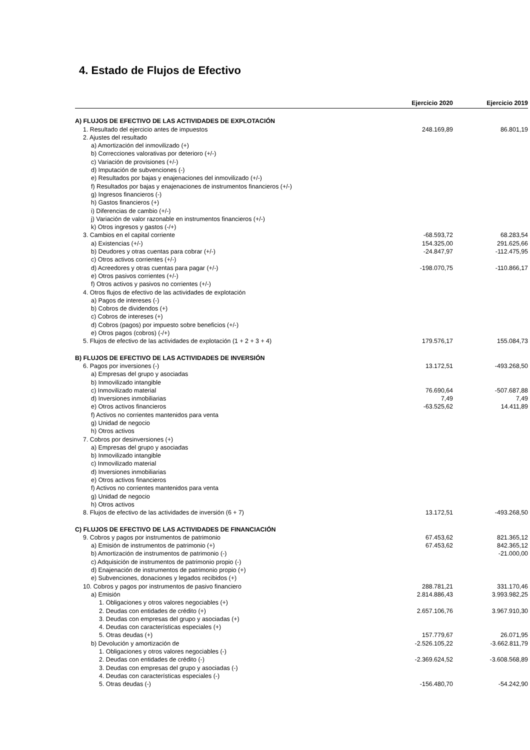4. Estado de Flujos de Efectivo
| | Ejercicio 2020 | Ejercicio 2019 |
| --- | --- | --- |
| A) FLUJOS DE EFECTIVO DE LAS ACTIVIDADES DE EXPLOTACIÓN | | |
| 1. Resultado del ejercicio antes de impuestos | 248.169,89 | 86.801,19 |
| 2. Ajustes del resultado | | |
| a) Amortización del inmovilizado (+) | | |
| b) Correcciones valorativas por deterioro (+/-) | | |
| c) Variación de provisiones (+/-) | | |
| d) Imputación de subvenciones (-) | | |
| e) Resultados por bajas y enajenaciones del inmovilizado (+/-) | | |
| f) Resultados por bajas y enajenaciones de instrumentos financieros (+/-) | | |
| g) Ingresos financieros (-) | | |
| h) Gastos financieros (+) | | |
| i) Diferencias de cambio (+/-) | | |
| j) Variación de valor razonable en instrumentos financieros (+/-) | | |
| k) Otros ingresos y gastos (-/+) | | |
| 3. Cambios en el capital corriente | -68.593,72 | 68.283,54 |
| a) Existencias (+/-) | 154.325,00 | 291.625,66 |
| b) Deudores y otras cuentas para cobrar (+/-) | -24.847,97 | -112.475,95 |
| c) Otros activos corrientes (+/-) | | |
| d) Acreedores y otras cuentas para pagar (+/-) | -198.070,75 | -110.866,17 |
| e) Otros pasivos corrientes (+/-) | | |
| f) Otros activos y pasivos no corrientes (+/-) | | |
| 4. Otros flujos de efectivo de las actividades de explotación | | |
| a) Pagos de intereses (-) | | |
| b) Cobros de dividendos (+) | | |
| c) Cobros de intereses (+) | | |
| d) Cobros (pagos) por impuesto sobre beneficios (+/-) | | |
| e) Otros pagos (cobros) (-/+) | | |
| 5. Flujos de efectivo de las actividades de explotación (1 + 2 + 3 + 4) | 179.576,17 | 155.084,73 |
| B) FLUJOS DE EFECTIVO DE LAS ACTIVIDADES DE INVERSIÓN | | |
| 6. Pagos por inversiones (-) | 13.172,51 | -493.268,50 |
| a) Empresas del grupo y asociadas | | |
| b) Inmovilizado intangible | | |
| c) Inmovilizado material | 76.690,64 | -507.687,88 |
| d) Inversiones inmobiliarias | 7,49 | 7,49 |
| e) Otros activos financieros | -63.525,62 | 14.411,89 |
| f) Activos no corrientes mantenidos para venta | | |
| g) Unidad de negocio | | |
| h) Otros activos | | |
| 7. Cobros por desinversiones (+) | | |
| a) Empresas del grupo y asociadas | | |
| b) Inmovilizado intangible | | |
| c) Inmovilizado material | | |
| d) Inversiones inmobiliarias | | |
| e) Otros activos financieros | | |
| f) Activos no corrientes mantenidos para venta | | |
| g) Unidad de negocio | | |
| h) Otros activos | | |
| 8. Flujos de efectivo de las actividades de inversión (6 + 7) | 13.172,51 | -493.268,50 |
| C) FLUJOS DE EFECTIVO DE LAS ACTIVIDADES DE FINANCIACIÓN | | |
| 9. Cobros y pagos por instrumentos de patrimonio | 67.453,62 | 821.365,12 |
| a) Emisión de instrumentos de patrimonio (+) | 67.453,62 | 842.365,12 |
| b) Amortización de instrumentos de patrimonio (-) | | -21.000,00 |
| c) Adquisición de instrumentos de patrimonio propio (-) | | |
| d) Enajenación de instrumentos de patrimonio propio (+) | | |
| e) Subvenciones, donaciones y legados recibidos (+) | | |
| 10. Cobros y pagos por instrumentos de pasivo financiero | 288.781,21 | 331.170,46 |
| a) Emisión | 2.814.886,43 | 3.993.982,25 |
| 1. Obligaciones y otros valores negociables (+) | | |
| 2. Deudas con entidades de crédito (+) | 2.657.106,76 | 3.967.910,30 |
| 3. Deudas con empresas del grupo y asociadas (+) | | |
| 4. Deudas con características especiales (+) | | |
| 5. Otras deudas (+) | 157.779,67 | 26.071,95 |
| b) Devolución y amortización de | -2.526.105,22 | -3.662.811,79 |
| 1. Obligaciones y otros valores negociables (-) | | |
| 2. Deudas con entidades de crédito (-) | -2.369.624,52 | -3.608.568,89 |
| 3. Deudas con empresas del grupo y asociadas (-) | | |
| 4. Deudas con características especiales (-) | | |
| 5. Otras deudas (-) | -156.480,70 | -54.242,90 |